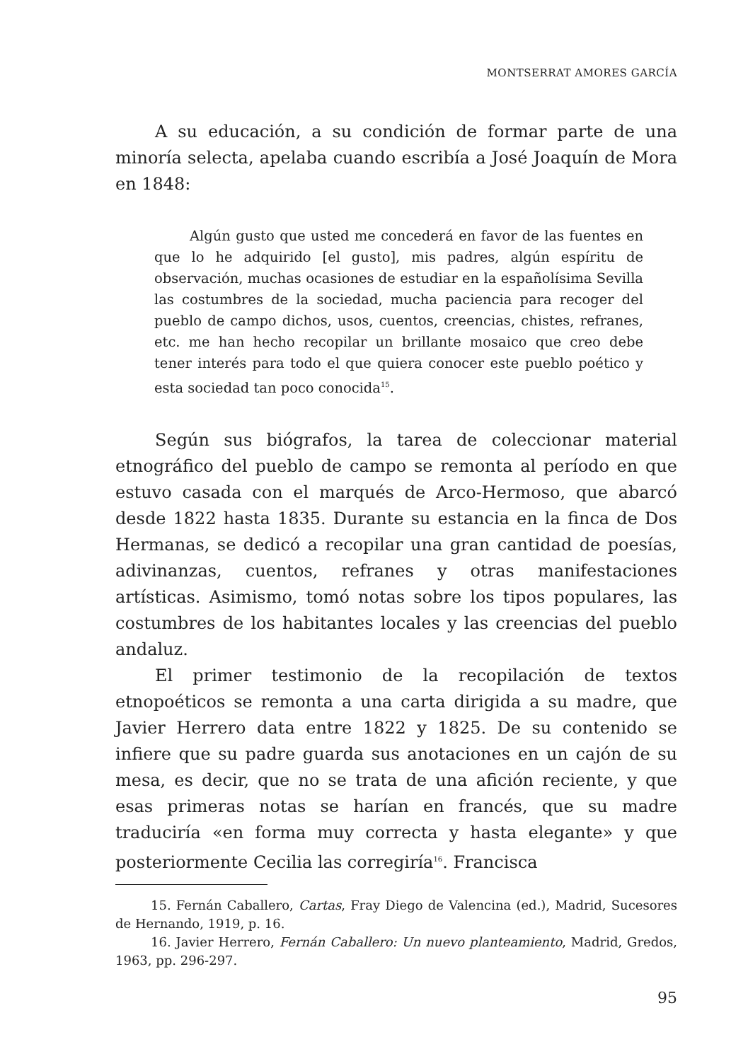MONTSERRAT AMORES GARCÍA
A su educación, a su condición de formar parte de una minoría selecta, apelaba cuando escribía a José Joaquín de Mora en 1848:
Algún gusto que usted me concederá en favor de las fuentes en que lo he adquirido [el gusto], mis padres, algún espíritu de observación, muchas ocasiones de estudiar en la españolísima Sevilla las costumbres de la sociedad, mucha paciencia para recoger del pueblo de campo dichos, usos, cuentos, creencias, chistes, refranes, etc. me han hecho recopilar un brillante mosaico que creo debe tener interés para todo el que quiera conocer este pueblo poético y esta sociedad tan poco conocida<sup>15</sup>.
Según sus biógrafos, la tarea de coleccionar material etnográfico del pueblo de campo se remonta al período en que estuvo casada con el marqués de Arco-Hermoso, que abarcó desde 1822 hasta 1835. Durante su estancia en la finca de Dos Hermanas, se dedicó a recopilar una gran cantidad de poesías, adivinanzas, cuentos, refranes y otras manifestaciones artísticas. Asimismo, tomó notas sobre los tipos populares, las costumbres de los habitantes locales y las creencias del pueblo andaluz.
El primer testimonio de la recopilación de textos etnopoéticos se remonta a una carta dirigida a su madre, que Javier Herrero data entre 1822 y 1825. De su contenido se infiere que su padre guarda sus anotaciones en un cajón de su mesa, es decir, que no se trata de una afición reciente, y que esas primeras notas se harían en francés, que su madre traduciría «en forma muy correcta y hasta elegante» y que posteriormente Cecilia las corregiría<sup>16</sup>. Francisca
15. Fernán Caballero, Cartas, Fray Diego de Valencina (ed.), Madrid, Sucesores de Hernando, 1919, p. 16.
16. Javier Herrero, Fernán Caballero: Un nuevo planteamiento, Madrid, Gredos, 1963, pp. 296-297.
95